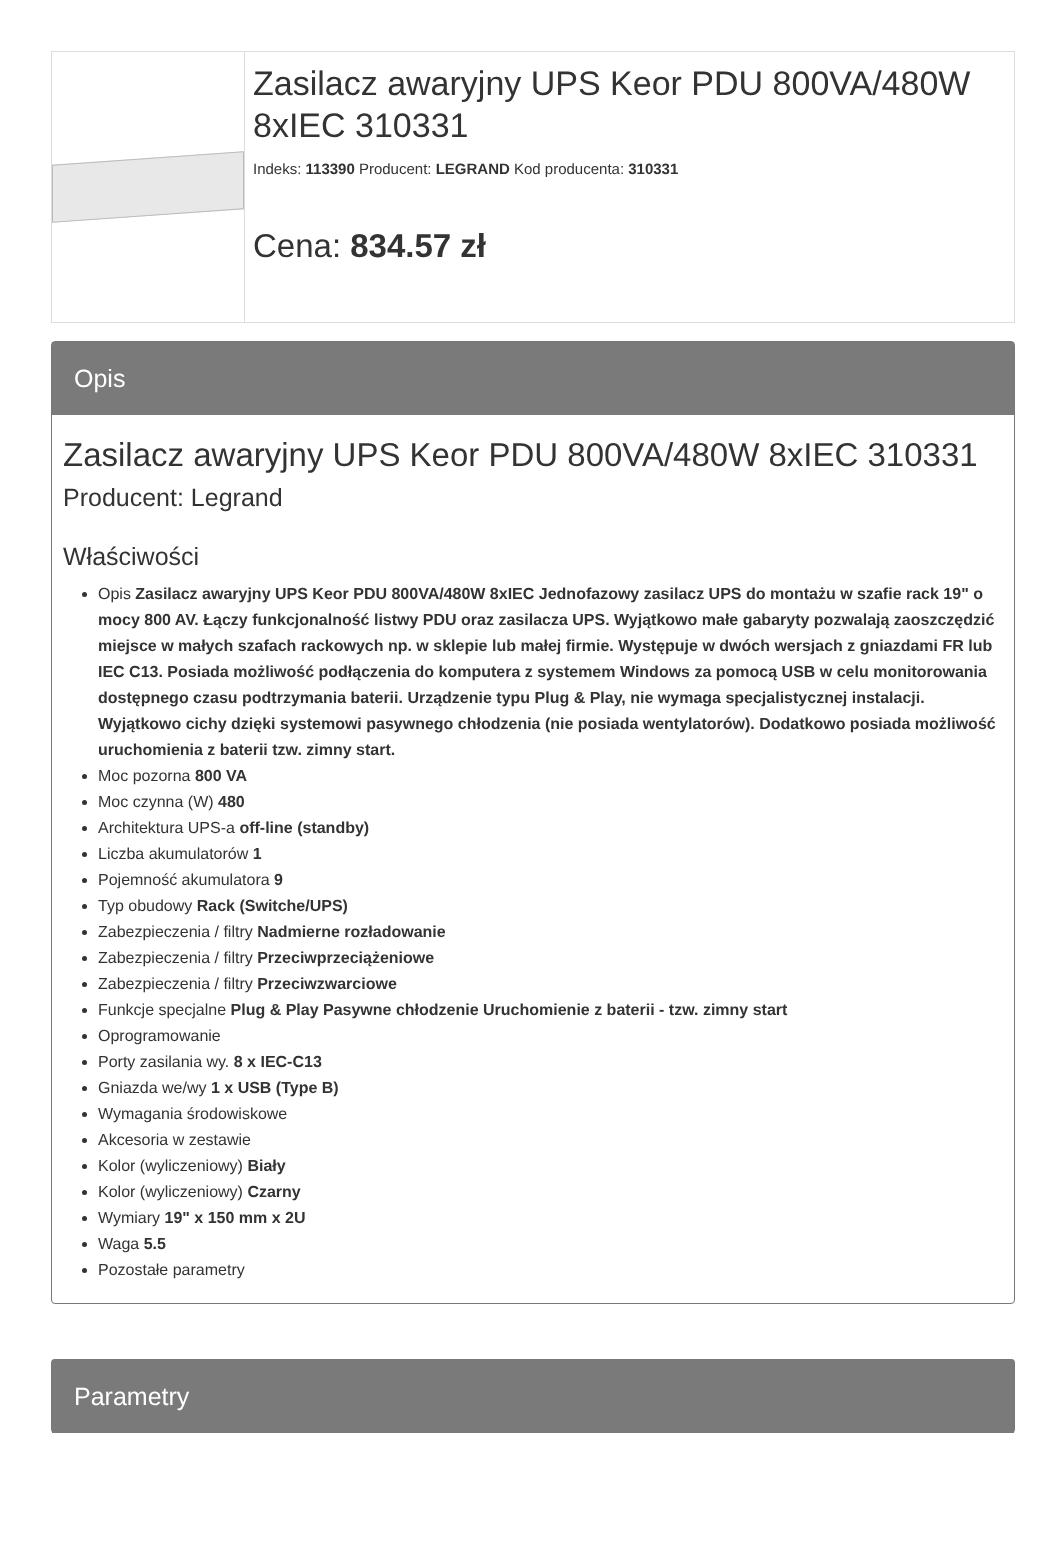Zasilacz awaryjny UPS Keor PDU 800VA/480W 8xIEC 310331
Indeks: 113390 Producent: LEGRAND Kod producenta: 310331
Cena: 834.57 zł
Opis
Zasilacz awaryjny UPS Keor PDU 800VA/480W 8xIEC 310331
Producent: Legrand
Właściwości
Opis Zasilacz awaryjny UPS Keor PDU 800VA/480W 8xIEC Jednofazowy zasilacz UPS do montażu w szafie rack 19" o mocy 800 AV. Łączy funkcjonalność listwy PDU oraz zasilacza UPS. Wyjątkowo małe gabaryty pozwalają zaoszczędzić miejsce w małych szafach rackowych np. w sklepie lub małej firmie. Występuje w dwóch wersjach z gniazdami FR lub IEC C13. Posiada możliwość podłączenia do komputera z systemem Windows za pomocą USB w celu monitorowania dostępnego czasu podtrzymania baterii. Urządzenie typu Plug & Play, nie wymaga specjalistycznej instalacji. Wyjątkowo cichy dzięki systemowi pasywnego chłodzenia (nie posiada wentylatorów). Dodatkowo posiada możliwość uruchomienia z baterii tzw. zimny start.
Moc pozorna 800 VA
Moc czynna (W) 480
Architektura UPS-a off-line (standby)
Liczba akumulatorów 1
Pojemność akumulatora 9
Typ obudowy Rack (Switche/UPS)
Zabezpieczenia / filtry Nadmierne rozładowanie
Zabezpieczenia / filtry Przeciwprzeciążeniowe
Zabezpieczenia / filtry Przeciwzwarciowe
Funkcje specjalne Plug & Play Pasywne chłodzenie Uruchomienie z baterii - tzw. zimny start
Oprogramowanie
Porty zasilania wy. 8 x IEC-C13
Gniazda we/wy 1 x USB (Type B)
Wymagania środowiskowe
Akcesoria w zestawie
Kolor (wyliczeniowy) Biały
Kolor (wyliczeniowy) Czarny
Wymiary 19" x 150 mm x 2U
Waga 5.5
Pozostałe parametry
Parametry